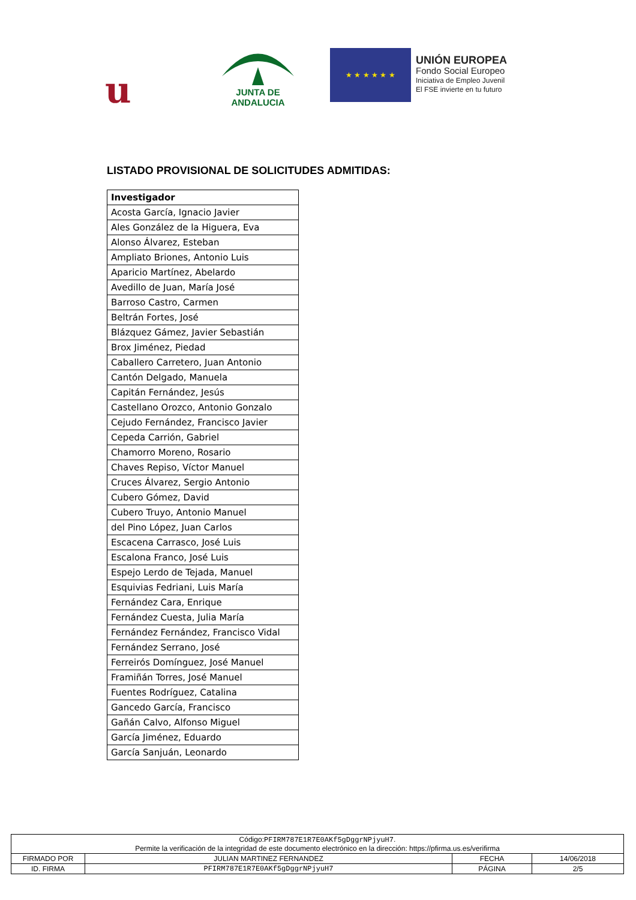u
JUNTA DE ANDALUCIA
★ ★ ★ ★ ★ ★
UNIÓN EUROPEA
Fondo Social Europeo
Iniciativa de Empleo Juvenil
El FSE invierte en tu futuro
LISTADO PROVISIONAL DE SOLICITUDES ADMITIDAS:
| Investigador |
| --- |
| Acosta García, Ignacio Javier |
| Ales González de la Higuera, Eva |
| Alonso Álvarez, Esteban |
| Ampliato Briones, Antonio Luis |
| Aparicio Martínez, Abelardo |
| Avedillo de Juan, María José |
| Barroso Castro, Carmen |
| Beltrán Fortes, José |
| Blázquez Gámez, Javier Sebastián |
| Brox Jiménez, Piedad |
| Caballero Carretero, Juan Antonio |
| Cantón Delgado, Manuela |
| Capitán Fernández, Jesús |
| Castellano Orozco, Antonio Gonzalo |
| Cejudo Fernández, Francisco Javier |
| Cepeda Carrión, Gabriel |
| Chamorro Moreno, Rosario |
| Chaves Repiso, Víctor Manuel |
| Cruces Álvarez, Sergio Antonio |
| Cubero Gómez, David |
| Cubero Truyo, Antonio Manuel |
| del Pino López, Juan Carlos |
| Escacena Carrasco, José Luis |
| Escalona Franco, José Luis |
| Espejo Lerdo de Tejada, Manuel |
| Esquivias Fedriani, Luis María |
| Fernández Cara, Enrique |
| Fernández Cuesta, Julia María |
| Fernández Fernández, Francisco Vidal |
| Fernández Serrano, José |
| Ferreirós Domínguez, José Manuel |
| Framiñán Torres, José Manuel |
| Fuentes Rodríguez, Catalina |
| Gancedo García, Francisco |
| Gañán Calvo, Alfonso Miguel |
| García Jiménez, Eduardo |
| García Sanjuán, Leonardo |
| Código: PFIRM787E1R7E0AKf5gDggrNPjyuH7 . Permite la verificación de la integridad de este documento electrónico en la dirección: https://pfirma.us.es/verifirma | | | |
| FIRMADO POR | JULIAN MARTINEZ FERNANDEZ | FECHA | 14/06/2018 |
| ID. FIRMA | PFIRM787E1R7E0AKf5gDggrNPjyuH7 | PÁGINA | 2/5 |